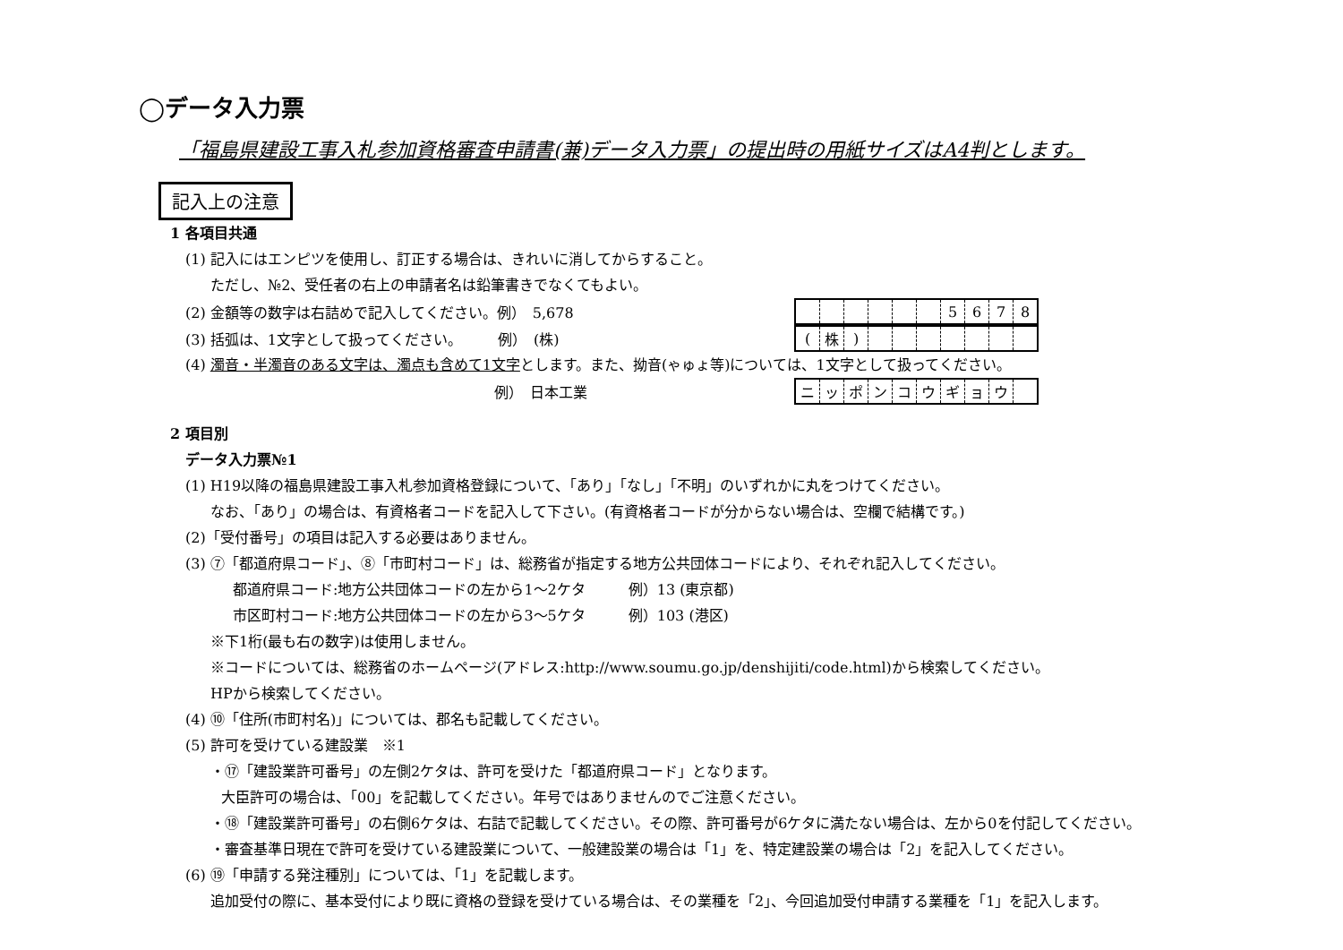◯データ入力票
「福島県建設工事入札参加資格審査申請書(兼)データ入力票」の提出時の用紙サイズはA4判とします。
記入上の注意
1 各項目共通
(1) 記入にはエンピツを使用し、訂正する場合は、きれいに消してからすること。
ただし、№2、受任者の右上の申請者名は鉛筆書きでなくてもよい。
(2) 金額等の数字は右詰めで記入してください。例）　5,678
| | | | | | | 5 | 6 | 7 | 8 |
(3) 括弧は、1文字として扱ってください。　　　例）　(株)
| ( | 株 | ) | | | | | | | |
(4) 濁音・半濁音のある文字は、濁点も含めて1文字とします。また、拗音(ゃゅょ等)については、1文字として扱ってください。
例）　日本工業
| ニ | ッ | ポ | ン | コ | ウ | ギ | ョ | ウ | |
2 項目別
データ入力票№1
(1) H19以降の福島県建設工事入札参加資格登録について、「あり」「なし」「不明」のいずれかに丸をつけてください。
なお、「あり」の場合は、有資格者コードを記入して下さい。(有資格者コードが分からない場合は、空欄で結構です。)
(2)「受付番号」の項目は記入する必要はありません。
(3) ⑦「都道府県コード」、⑧「市町村コード」は、総務省が指定する地方公共団体コードにより、それぞれ記入してください。
都道府県コード:地方公共団体コードの左から1～2ケタ　　　例）13 (東京都)
市区町村コード:地方公共団体コードの左から3～5ケタ　　　例）103 (港区)
※下1桁(最も右の数字)は使用しません。
※コードについては、総務省のホームページ(アドレス:http://www.soumu.go.jp/denshijiti/code.html)から検索してください。
HPから検索してください。
(4) ⑩「住所(市町村名)」については、郡名も記載してください。
(5) 許可を受けている建設業　※1
・⑰「建設業許可番号」の左側2ケタは、許可を受けた「都道府県コード」となります。
大臣許可の場合は、「00」を記載してください。年号ではありませんのでご注意ください。
・⑱「建設業許可番号」の右側6ケタは、右詰で記載してください。その際、許可番号が6ケタに満たない場合は、左から0を付記してください。
・審査基準日現在で許可を受けている建設業について、一般建設業の場合は「1」を、特定建設業の場合は「2」を記入してください。
(6) ⑲「申請する発注種別」については、「1」を記載します。
追加受付の際に、基本受付により既に資格の登録を受けている場合は、その業種を「2」、今回追加受付申請する業種を「1」を記入します。